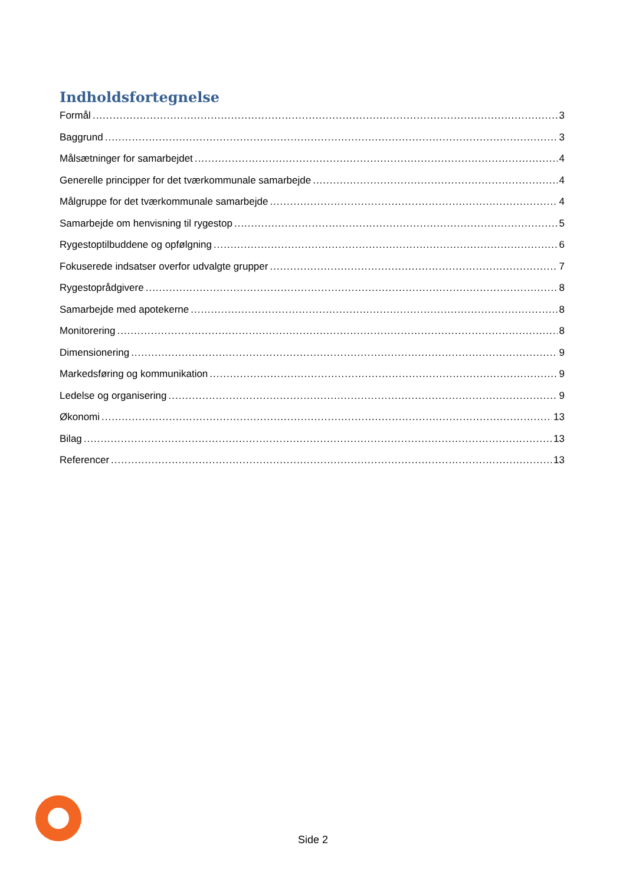Indholdsfortegnelse
Formål 3
Baggrund 3
Målsætninger for samarbejdet 4
Generelle principper for det tværkommunale samarbejde 4
Målgruppe for det tværkommunale samarbejde 4
Samarbejde om henvisning til rygestop 5
Rygestoptilbuddene og opfølgning 6
Fokuserede indsatser overfor udvalgte grupper 7
Rygestoprådgivere 8
Samarbejde med apotekerne 8
Monitorering 8
Dimensionering 9
Markedsføring og kommunikation 9
Ledelse og organisering 9
Økonomi 13
Bilag 13
Referencer 13
Side 2